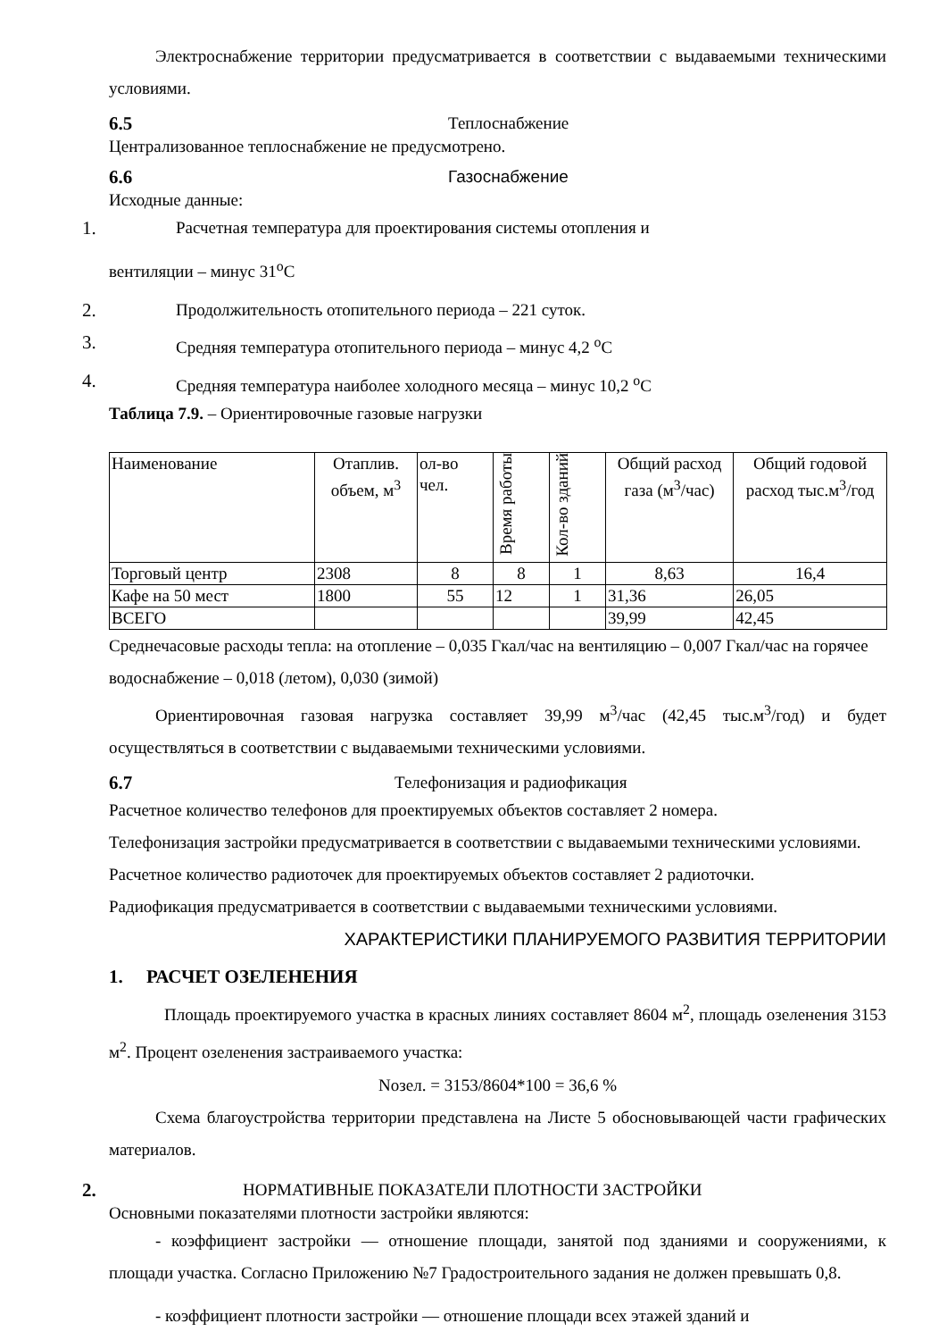Электроснабжение территории предусматривается в соответствии с выдаваемыми техническими условиями.
6.5 Теплоснабжение
Централизованное теплоснабжение не предусмотрено.
6.6 Газоснабжение
Исходные данные:
1. Расчетная температура для проектирования системы отопления и
вентиляции – минус 31<sup>o</sup>C
2. Продолжительность отопительного периода – 221 суток.
3. Средняя температура отопительного периода – минус 4,2 <sup>o</sup>C
4. Средняя температура наиболее холодного месяца – минус 10,2 <sup>o</sup>C
Таблица 7.9. – Ориентировочные газовые нагрузки
| Наименование | Отаплив. объем, м<sup>3</sup> | ол-во чел. | Время работы | Кол-во зданий | Общий расход газа (м<sup>3</sup>/час) | Общий годовой расход тыс.м<sup>3</sup>/год |
| Торговый центр | 2308 | 8 | 8 | 1 | 8,63 | 16,4 |
| Кафе на 50 мест | 1800 | 55 | 12 | 1 | 31,36 | 26,05 |
| ВСЕГО | | | | | 39,99 | 42,45 |
Среднечасовые расходы тепла: на отопление – 0,035 Гкал/час на вентиляцию – 0,007 Гкал/час на горячее водоснабжение – 0,018 (летом), 0,030 (зимой)
Ориентировочная газовая нагрузка составляет 39,99 м<sup>3</sup>/час (42,45 тыс.м<sup>3</sup>/год) и будет осуществляться в соответствии с выдаваемыми техническими условиями.
6.7 Телефонизация и радиофикация
Расчетное количество телефонов для проектируемых объектов составляет 2 номера.
Телефонизация застройки предусматривается в соответствии с выдаваемыми техническими условиями.
Расчетное количество радиоточек для проектируемых объектов составляет 2 радиоточки.
Радиофикация предусматривается в соответствии с выдаваемыми техническими условиями.
ХАРАКТЕРИСТИКИ ПЛАНИРУЕМОГО РАЗВИТИЯ ТЕРРИТОРИИ
1. РАСЧЕТ ОЗЕЛЕНЕНИЯ
Площадь проектируемого участка в красных линиях составляет 8604 м<sup>2</sup>, площадь озеленения 3153 м<sup>2</sup>. Процент озеленения застраиваемого участка:
Nозел. = 3153/8604*100 = 36,6 %
Схема благоустройства территории представлена на Листе 5 обосновывающей части графических материалов.
2. НОРМАТИВНЫЕ ПОКАЗАТЕЛИ ПЛОТНОСТИ ЗАСТРОЙКИ
Основными показателями плотности застройки являются:
- коэффициент застройки — отношение площади, занятой под зданиями и сооружениями, к площади участка. Согласно Приложению №7 Градостроительного задания не должен превышать 0,8.
- коэффициент плотности застройки — отношение площади всех этажей зданий и